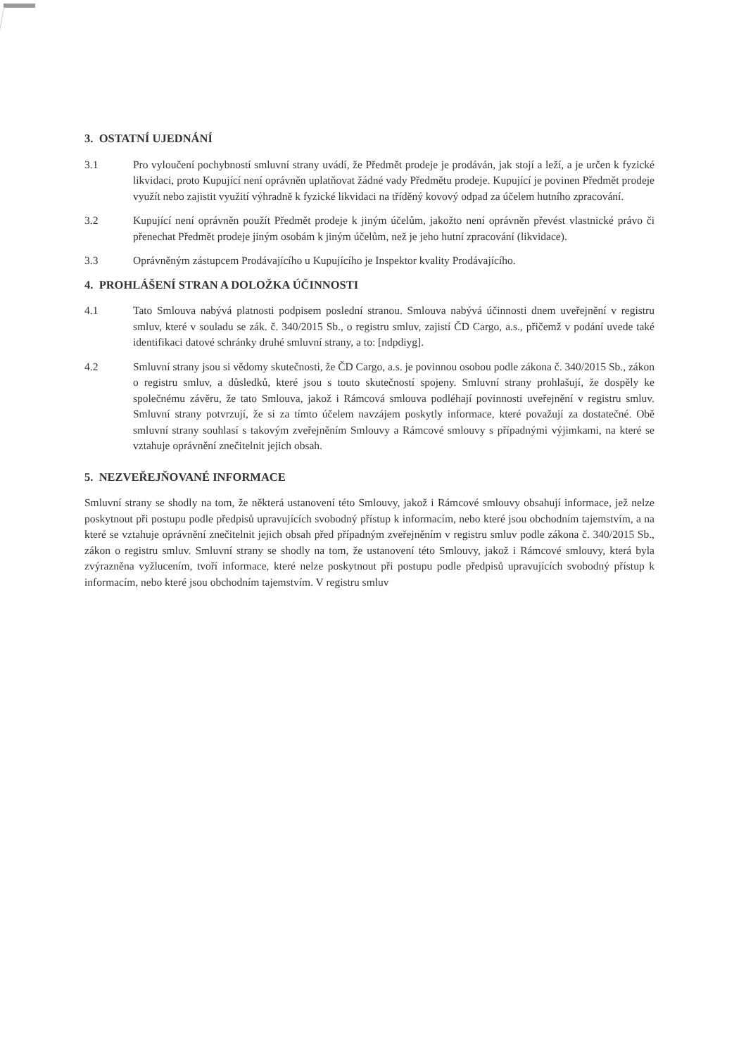3. OSTATNÍ UJEDNÁNÍ
3.1 Pro vyloučení pochybností smluvní strany uvádí, že Předmět prodeje je prodáván, jak stojí a leží, a je určen k fyzické likvidaci, proto Kupující není oprávněn uplatňovat žádné vady Předmětu prodeje. Kupující je povinen Předmět prodeje využít nebo zajistit využití výhradně k fyzické likvidaci na tříděný kovový odpad za účelem hutního zpracování.
3.2 Kupující není oprávněn použít Předmět prodeje k jiným účelům, jakožto není oprávněn převést vlastnické právo či přenechat Předmět prodeje jiným osobám k jiným účelům, než je jeho hutní zpracování (likvidace).
3.3 Oprávněným zástupcem Prodávajícího u Kupujícího je Inspektor kvality Prodávajícího.
4. PROHLÁŠENÍ STRAN A DOLOŽKA ÚČINNOSTI
4.1 Tato Smlouva nabývá platnosti podpisem poslední stranou. Smlouva nabývá účinnosti dnem uveřejnění v registru smluv, které v souladu se zák. č. 340/2015 Sb., o registru smluv, zajistí ČD Cargo, a.s., přičemž v podání uvede také identifikaci datové schránky druhé smluvní strany, a to: [ndpdiyg].
4.2 Smluvní strany jsou si vědomy skutečnosti, že ČD Cargo, a.s. je povinnou osobou podle zákona č. 340/2015 Sb., zákon o registru smluv, a důsledků, které jsou s touto skutečností spojeny. Smluvní strany prohlašují, že dospěly ke společnému závěru, že tato Smlouva, jakož i Rámcová smlouva podléhají povinnosti uveřejnění v registru smluv. Smluvní strany potvrzují, že si za tímto účelem navzájem poskytly informace, které považují za dostatečné. Obě smluvní strany souhlasí s takovým zveřejněním Smlouvy a Rámcové smlouvy s případnými výjimkami, na které se vztahuje oprávnění znečitelnit jejich obsah.
5. NEZVEŘEJŇOVANÉ INFORMACE
Smluvní strany se shodly na tom, že některá ustanovení této Smlouvy, jakož i Rámcové smlouvy obsahují informace, jež nelze poskytnout při postupu podle předpisů upravujících svobodný přístup k informacím, nebo které jsou obchodním tajemstvím, a na které se vztahuje oprávnění znečitelnit jejich obsah před případným zveřejněním v registru smluv podle zákona č. 340/2015 Sb., zákon o registru smluv. Smluvní strany se shodly na tom, že ustanovení této Smlouvy, jakož i Rámcové smlouvy, která byla zvýrazněna vyžlucením, tvoří informace, které nelze poskytnout při postupu podle předpisů upravujících svobodný přístup k informacím, nebo které jsou obchodním tajemstvím. V registru smluv